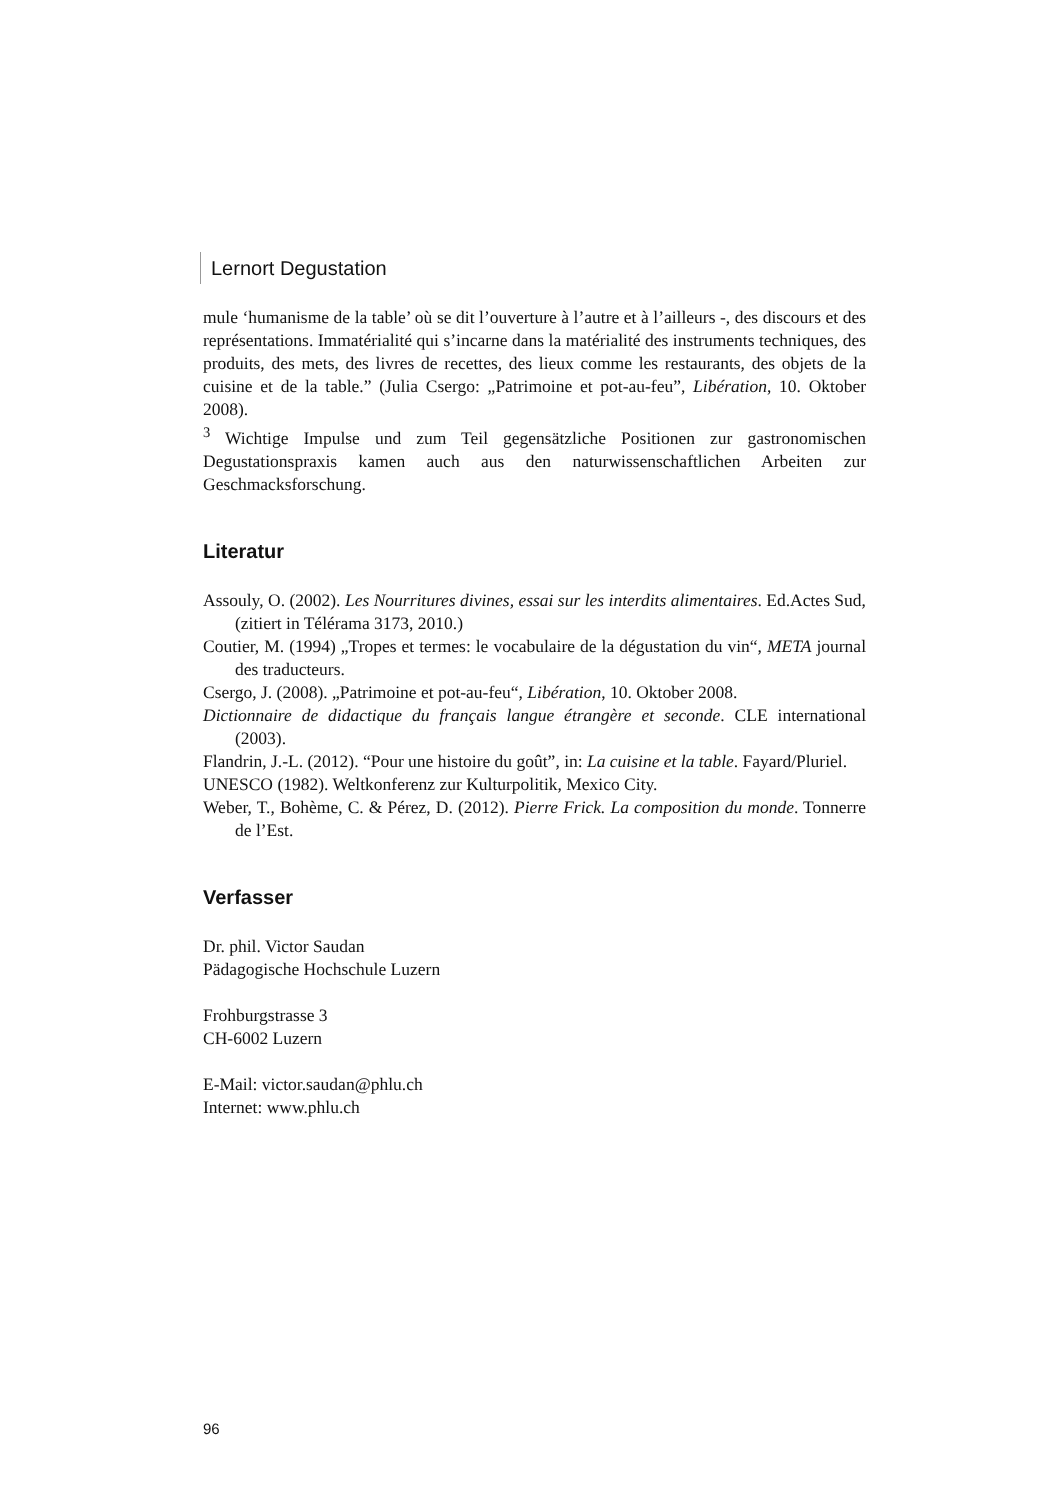Lernort Degustation
mule ‘humanisme de la table’ où se dit l’ouverture à l’autre et à l’ailleurs -, des discours et des représentations. Immatérialité qui s’incarne dans la matérialité des instruments techniques, des produits, des mets, des livres de recettes, des lieux comme les restaurants, des objets de la cuisine et de la table.” (Julia Csergo: „Patrimoine et pot-au-feu”, Libération, 10. Oktober 2008).
<sup>3</sup> Wichtige Impulse und zum Teil gegensätzliche Positionen zur gastronomischen Degustationspraxis kamen auch aus den naturwissenschaftlichen Arbeiten zur Geschmacksforschung.
Literatur
Assouly, O. (2002). Les Nourritures divines, essai sur les interdits alimentaires. Ed.Actes Sud, (zitiert in Télérama 3173, 2010.)
Coutier, M. (1994) „Tropes et termes: le vocabulaire de la dégustation du vin“, META journal des traducteurs.
Csergo, J. (2008). „Patrimoine et pot-au-feu“, Libération, 10. Oktober 2008.
Dictionnaire de didactique du français langue étrangère et seconde. CLE international (2003).
Flandrin, J.-L. (2012). “Pour une histoire du goût”, in: La cuisine et la table. Fayard/Pluriel.
UNESCO (1982). Weltkonferenz zur Kulturpolitik, Mexico City.
Weber, T., Bohème, C. & Pérez, D. (2012). Pierre Frick. La composition du monde. Tonnerre de l’Est.
Verfasser
Dr. phil. Victor Saudan
Pädagogische Hochschule Luzern
Frohburgstrasse 3
CH-6002 Luzern
E-Mail: victor.saudan@phlu.ch
Internet: www.phlu.ch
96